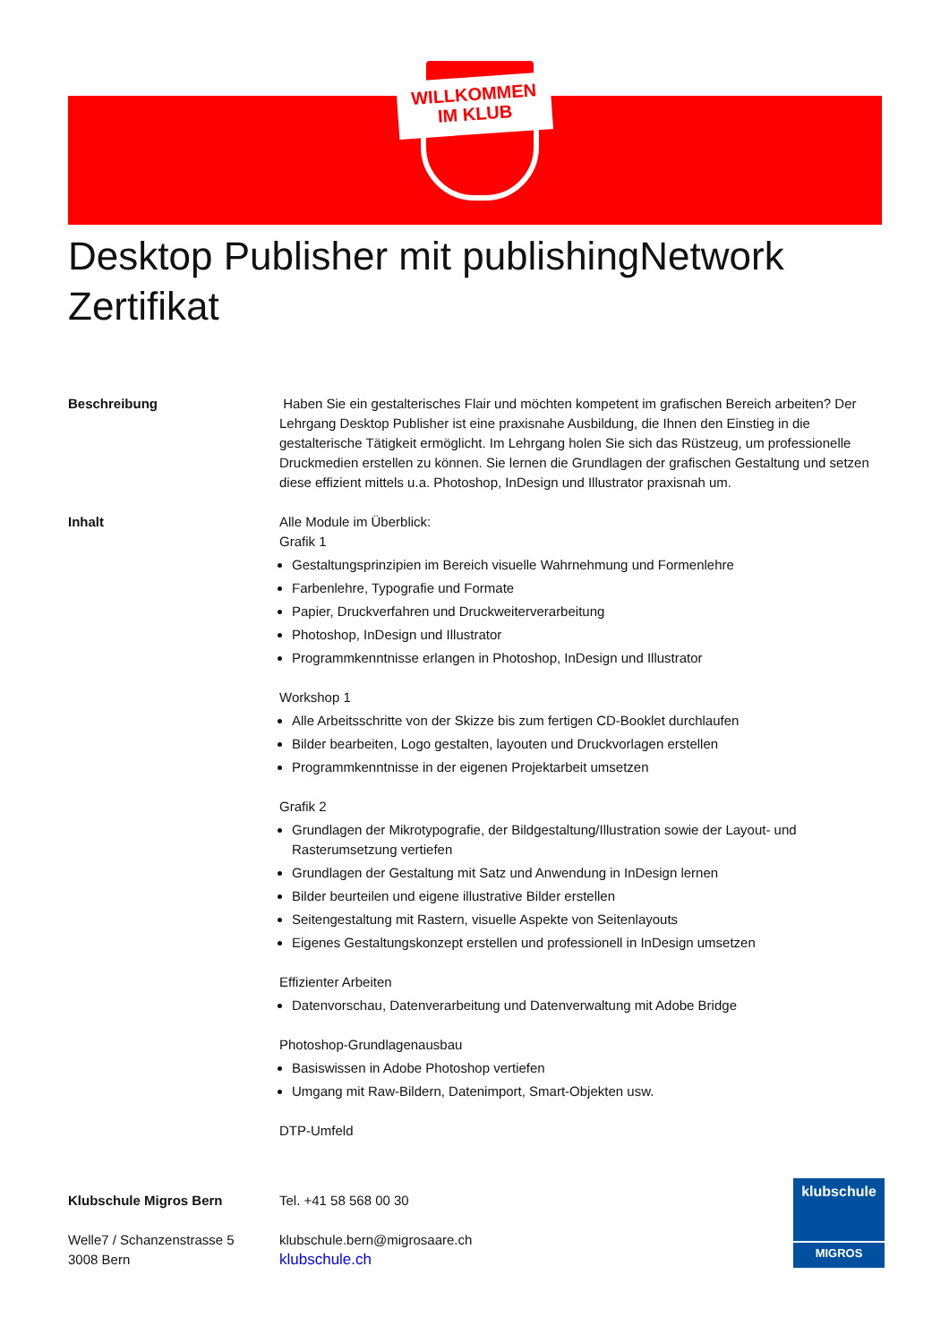WILLKOMMEN
IM KLUB
Desktop Publisher mit publishingNetwork Zertifikat
Beschreibung Haben Sie ein gestalterisches Flair und möchten kompetent im grafischen Bereich arbeiten? Der Lehrgang Desktop Publisher ist eine praxisnahe Ausbildung, die Ihnen den Einstieg in die gestalterische Tätigkeit ermöglicht. Im Lehrgang holen Sie sich das Rüstzeug, um professionelle Druckmedien erstellen zu können. Sie lernen die Grundlagen der grafischen Gestaltung und setzen diese effizient mittels u.a. Photoshop, InDesign und Illustrator praxisnah um.
Inhalt Alle Module im Überblick:
Grafik 1
Gestaltungsprinzipien im Bereich visuelle Wahrnehmung und Formenlehre
Farbenlehre, Typografie und Formate
Papier, Druckverfahren und Druckweiterverarbeitung
Photoshop, InDesign und Illustrator
Programmkenntnisse erlangen in Photoshop, InDesign und Illustrator
Workshop 1
Alle Arbeitsschritte von der Skizze bis zum fertigen CD-Booklet durchlaufen
Bilder bearbeiten, Logo gestalten, layouten und Druckvorlagen erstellen
Programmkenntnisse in der eigenen Projektarbeit umsetzen
Grafik 2
Grundlagen der Mikrotypografie, der Bildgestaltung/Illustration sowie der Layout- und Rasterumsetzung vertiefen
Grundlagen der Gestaltung mit Satz und Anwendung in InDesign lernen
Bilder beurteilen und eigene illustrative Bilder erstellen
Seitengestaltung mit Rastern, visuelle Aspekte von Seitenlayouts
Eigenes Gestaltungskonzept erstellen und professionell in InDesign umsetzen
Effizienter Arbeiten
Datenvorschau, Datenverarbeitung und Datenverwaltung mit Adobe Bridge
Photoshop-Grundlagenausbau
Basiswissen in Adobe Photoshop vertiefen
Umgang mit Raw-Bildern, Datenimport, Smart-Objekten usw.
DTP-Umfeld
Klubschule Migros Bern
Welle7 / Schanzenstrasse 5
3008 Bern
Tel. +41 58 568 00 30
klubschule.bern@migrosaare.ch
klubschule.ch
klubschule
MIGROS